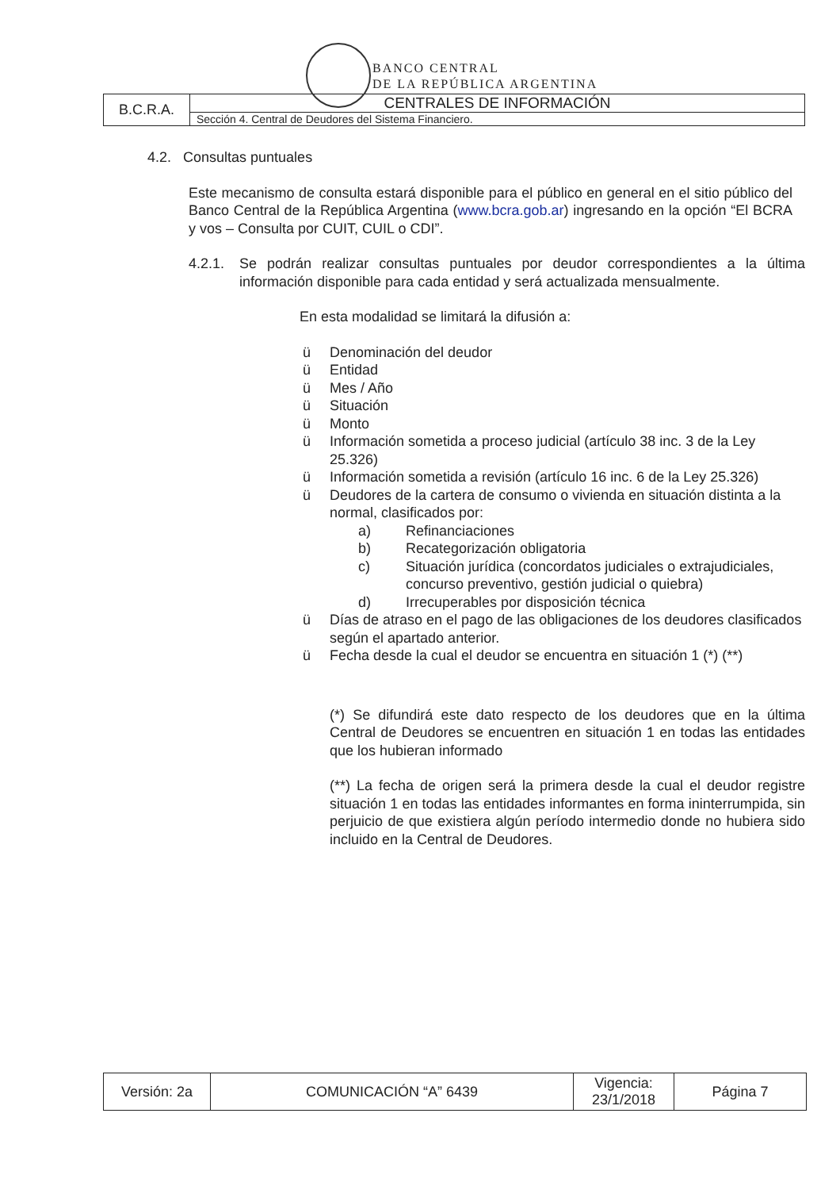BANCO CENTRAL
DE LA REPÚBLICA ARGENTINA
| B.C.R.A. | CENTRALES DE INFORMACIÓN |
| | Sección 4. Central de Deudores del Sistema Financiero. |
4.2. Consultas puntuales
Este mecanismo de consulta estará disponible para el público en general en el sitio público del Banco Central de la República Argentina (www.bcra.gob.ar) ingresando en la opción “El BCRA y vos – Consulta por CUIT, CUIL o CDI”.
4.2.1. Se podrán realizar consultas puntuales por deudor correspondientes a la última información disponible para cada entidad y será actualizada mensualmente.
En esta modalidad se limitará la difusión a:
ü Denominación del deudor
ü Entidad
ü Mes / Año
ü Situación
ü Monto
ü Información sometida a proceso judicial (artículo 38 inc. 3 de la Ley 25.326)
ü Información sometida a revisión (artículo 16 inc. 6 de la Ley 25.326)
ü Deudores de la cartera de consumo o vivienda en situación distinta a la normal, clasificados por:
a) Refinanciaciones
b) Recategorización obligatoria
c) Situación jurídica (concordatos judiciales o extrajudiciales, concurso preventivo, gestión judicial o quiebra)
d) Irrecuperables por disposición técnica
ü Días de atraso en el pago de las obligaciones de los deudores clasificados según el apartado anterior.
ü Fecha desde la cual el deudor se encuentra en situación 1 (*) (**)
(*) Se difundirá este dato respecto de los deudores que en la última Central de Deudores se encuentren en situación 1 en todas las entidades que los hubieran informado
(**) La fecha de origen será la primera desde la cual el deudor registre situación 1 en todas las entidades informantes en forma ininterrumpida, sin perjuicio de que existiera algún período intermedio donde no hubiera sido incluido en la Central de Deudores.
| Versión: 2a | COMUNICACIÓN “A” 6439 | Vigencia: 23/1/2018 | Página 7 |